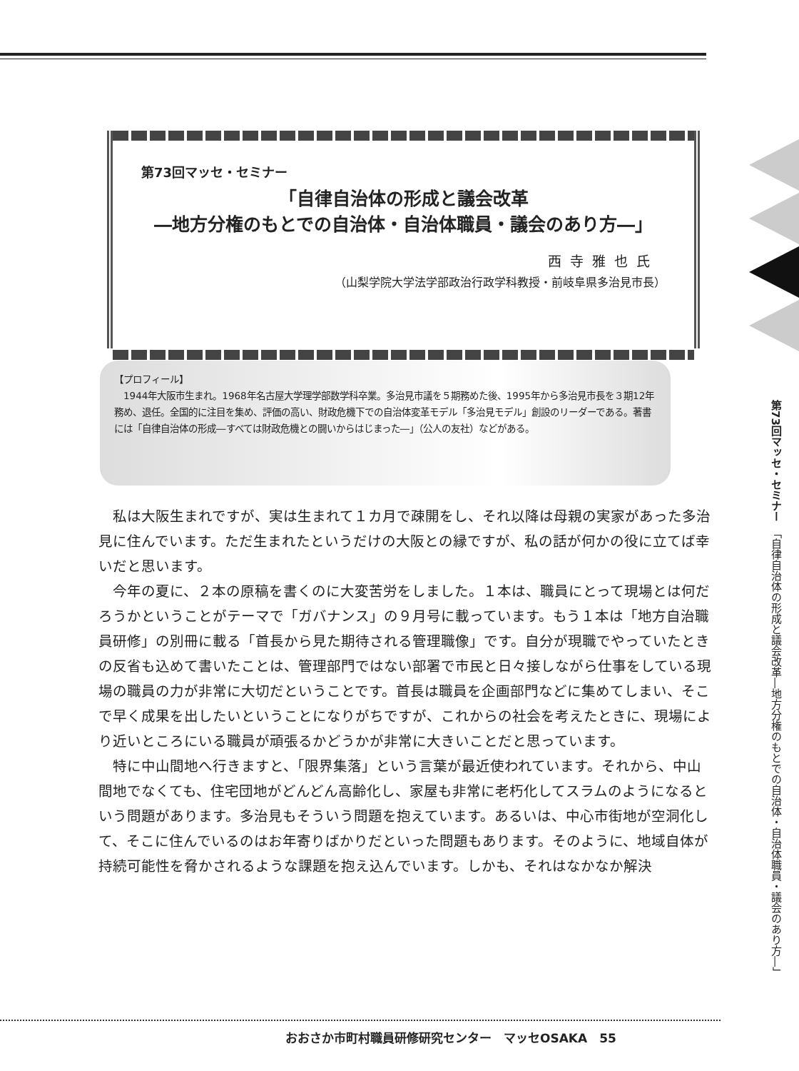第73回マッセ・セミナー
「自律自治体の形成と議会改革
―地方分権のもとでの自治体・自治体職員・議会のあり方―」
西寺雅也氏
（山梨学院大学法学部政治行政学科教授・前岐阜県多治見市長）
【プロフィール】
　1944年大阪市生まれ。1968年名古屋大学理学部数学科卒業。多治見市議を５期務めた後、1995年から多治見市長を３期12年務め、退任。全国的に注目を集め、評価の高い、財政危機下での自治体変革モデル「多治見モデル」創設のリーダーである。著書には「自律自治体の形成―すべては財政危機との闘いからはじまった―」（公人の友社）などがある。
私は大阪生まれですが、実は生まれて１カ月で疎開をし、それ以降は母親の実家があった多治見に住んでいます。ただ生まれたというだけの大阪との縁ですが、私の話が何かの役に立てば幸いだと思います。
今年の夏に、２本の原稿を書くのに大変苦労をしました。１本は、職員にとって現場とは何だろうかということがテーマで「ガバナンス」の９月号に載っています。もう１本は「地方自治職員研修」の別冊に載る「首長から見た期待される管理職像」です。自分が現職でやっていたときの反省も込めて書いたことは、管理部門ではない部署で市民と日々接しながら仕事をしている現場の職員の力が非常に大切だということです。首長は職員を企画部門などに集めてしまい、そこで早く成果を出したいということになりがちですが、これからの社会を考えたときに、現場により近いところにいる職員が頑張るかどうかが非常に大きいことだと思っています。
特に中山間地へ行きますと、「限界集落」という言葉が最近使われています。それから、中山間地でなくても、住宅団地がどんどん高齢化し、家屋も非常に老朽化してスラムのようになるという問題があります。多治見もそういう問題を抱えています。あるいは、中心市街地が空洞化して、そこに住んでいるのはお年寄りばかりだといった問題もあります。そのように、地域自体が持続可能性を脅かされるような課題を抱え込んでいます。しかも、それはなかなか解決
第73回マッセ・セミナー　「自律自治体の形成と議会改革―地方分権のもとでの自治体・自治体職員・議会のあり方―」
おおさか市町村職員研修研究センター　マッセOSAKA　55